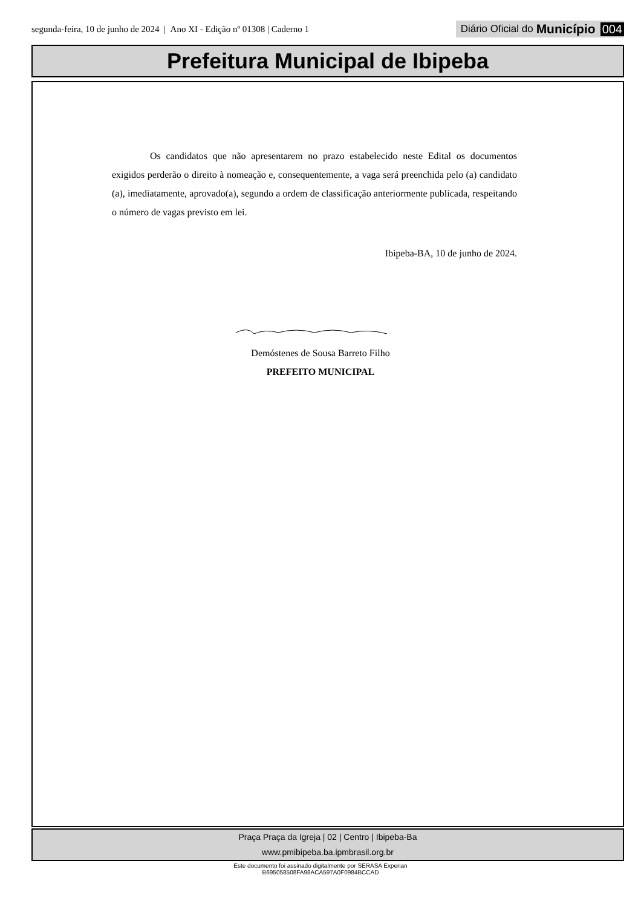segunda-feira, 10 de junho de 2024 | Ano XI - Edição nº 01308 | Caderno 1
Diário Oficial do Município 004
Prefeitura Municipal de Ibipeba
Os candidatos que não apresentarem no prazo estabelecido neste Edital os documentos exigidos perderão o direito à nomeação e, consequentemente, a vaga será preenchida pelo (a) candidato (a), imediatamente, aprovado(a), segundo a ordem de classificação anteriormente publicada, respeitando o número de vagas previsto em lei.
Ibipeba-BA, 10 de junho de 2024.
Demóstenes de Sousa Barreto Filho
PREFEITO MUNICIPAL
Praça Praça da Igreja | 02 | Centro | Ibipeba-Ba
www.pmibipeba.ba.ipmbrasil.org.br
Este documento foi assinado digitalmente por SERASA Experian
B695058508FA98ACA597A0F0984BCCAD